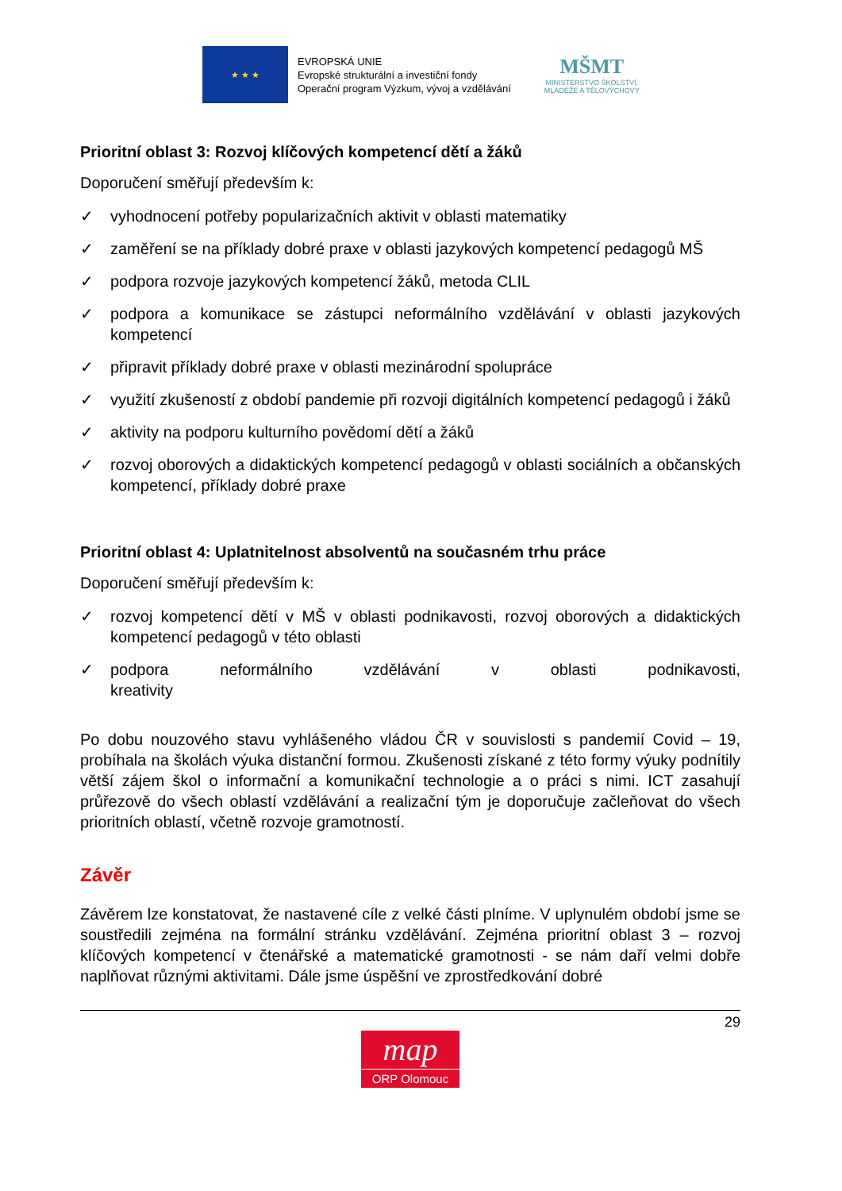★ ★ ★
EVROPSKÁ UNIE
Evropské strukturální a investiční fondy
Operační program Výzkum, vývoj a vzdělávání
MŠMT
MINISTERSTVO ŠKOLSTVÍ,
MLÁDEŽE A TĚLOVÝCHOVY
Prioritní oblast 3: Rozvoj klíčových kompetencí dětí a žáků
Doporučení směřují především k:
✓ vyhodnocení potřeby popularizačních aktivit v oblasti matematiky
✓ zaměření se na příklady dobré praxe v oblasti jazykových kompetencí pedagogů MŠ
✓ podpora rozvoje jazykových kompetencí žáků, metoda CLIL
✓ podpora a komunikace se zástupci neformálního vzdělávání v oblasti jazykových kompetencí
✓ připravit příklady dobré praxe v oblasti mezinárodní spolupráce
✓ využití zkušeností z období pandemie při rozvoji digitálních kompetencí pedagogů i žáků
✓ aktivity na podporu kulturního povědomí dětí a žáků
✓ rozvoj oborových a didaktických kompetencí pedagogů v oblasti sociálních a občanských kompetencí, příklady dobré praxe
Prioritní oblast 4: Uplatnitelnost absolventů na současném trhu práce
Doporučení směřují především k:
✓ rozvoj kompetencí dětí v MŠ v oblasti podnikavosti, rozvoj oborových a didaktických kompetencí pedagogů v této oblasti
✓ podpora neformálního vzdělávání v oblasti podnikavosti, kreativity
Po dobu nouzového stavu vyhlášeného vládou ČR v souvislosti s pandemií Covid – 19, probíhala na školách výuka distanční formou. Zkušenosti získané z této formy výuky podnítily větší zájem škol o informační a komunikační technologie a o práci s nimi. ICT zasahují průřezově do všech oblastí vzdělávání a realizační tým je doporučuje začleňovat do všech prioritních oblastí, včetně rozvoje gramotností.
Závěr
Závěrem lze konstatovat, že nastavené cíle z velké části plníme. V uplynulém období jsme se soustředili zejména na formální stránku vzdělávání. Zejména prioritní oblast 3 – rozvoj klíčových kompetencí v čtenářské a matematické gramotnosti - se nám daří velmi dobře naplňovat různými aktivitami. Dále jsme úspěšní ve zprostředkování dobré
29
map
ORP Olomouc